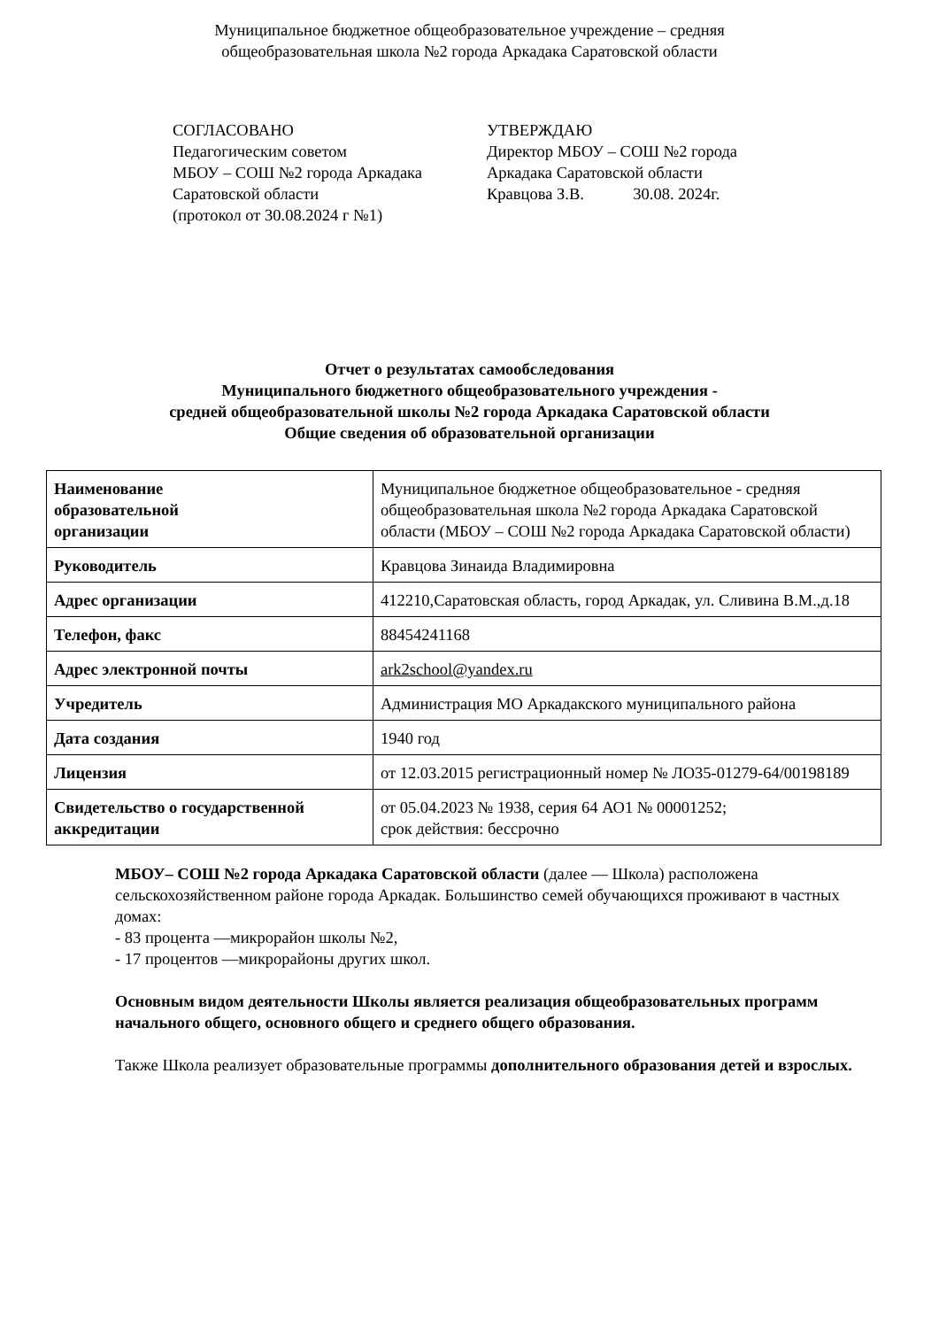Муниципальное бюджетное общеобразовательное учреждение – средняя
общеобразовательная школа №2 города Аркадака Саратовской области
СОГЛАСОВАНО
Педагогическим советом
МБОУ – СОШ №2 города Аркадака
Саратовской области
(протокол от 30.08.2024 г №1)
УТВЕРЖДАЮ
Директор МБОУ – СОШ №2 города
Аркадака Саратовской области
Кравцова З.В. 30.08. 2024г.
Отчет о результатах самообследования
Муниципального бюджетного общеобразовательного учреждения -
средней общеобразовательной школы №2 города Аркадака Саратовской области
Общие сведения об образовательной организации
| Наименование образовательной организации | Муниципальное бюджетное общеобразовательное - средняя общеобразовательная школа №2 города Аркадака Саратовской области (МБОУ – СОШ №2 города Аркадака Саратовской области) |
| Руководитель | Кравцова Зинаида Владимировна |
| Адрес организации | 412210,Саратовская область, город Аркадак, ул. Сливина В.М.,д.18 |
| Телефон, факс | 88454241168 |
| Адрес электронной почты | ark2school@yandex.ru |
| Учредитель | Администрация МО Аркадакского муниципального района |
| Дата создания | 1940 год |
| Лицензия | от 12.03.2015 регистрационный номер № ЛО35-01279-64/00198189 |
| Свидетельство о государственной аккредитации | от 05.04.2023 № 1938, серия 64 АО1 № 00001252; срок действия: бессрочно |
МБОУ– СОШ №2 города Аркадака Саратовской области (далее — Школа) расположена сельскохозяйственном районе города Аркадак. Большинство семей обучающихся проживают в частных домах:
- 83 процента —микрорайон школы №2,
- 17 процентов —микрорайоны других школ.
Основным видом деятельности Школы является реализация общеобразовательных программ начального общего, основного общего и среднего общего образования.
Также Школа реализует образовательные программы дополнительного образования детей и взрослых.